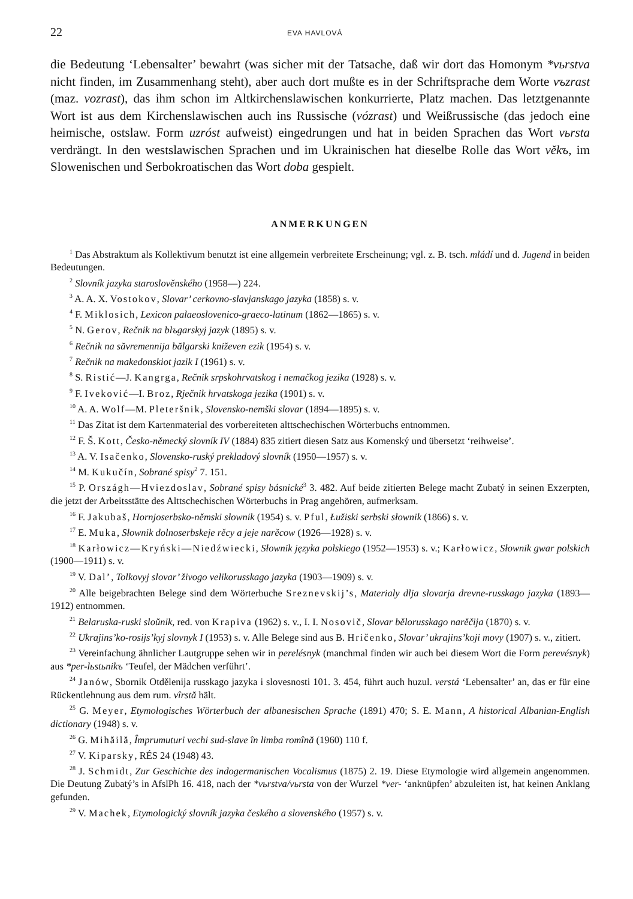22 EVA HAVLOVÁ
die Bedeutung ‘Lebensalter’ bewahrt (was sicher mit der Tatsache, daß wir dort das Homonym *vьrstva nicht finden, im Zusammenhang steht), aber auch dort mußte es in der Schriftsprache dem Worte vъzrast (maz. vozrast), das ihm schon im Altkirchenslawischen konkurrierte, Platz machen. Das letztgenannte Wort ist aus dem Kirchenslawischen auch ins Russische (vózrast) und Weißrussische (das jedoch eine heimische, ostslaw. Form uzróst aufweist) eingedrungen und hat in beiden Sprachen das Wort vьrsta verdrängt. In den westslawischen Sprachen und im Ukrainischen hat dieselbe Rolle das Wort věkъ, im Slowenischen und Serbokroatischen das Wort doba gespielt.
ANMERKUNGEN
<sup>1</sup> Das Abstraktum als Kollektivum benutzt ist eine allgemein verbreitete Erscheinung; vgl. z. B. tsch. mládí und d. Jugend in beiden Bedeutungen.
<sup>2</sup> Slovník jazyka staroslověnského (1958—) 224.
<sup>3</sup> A. A. X. Vostokov, Slovar’ cerkovno-slavjanskago jazyka (1858) s. v.
<sup>4</sup> F. Miklosich, Lexicon palaeoslovenico-graeco-latinum (1862—1865) s. v.
<sup>5</sup> N. Gerov, Rečnik na blъgarskyj jazyk (1895) s. v.
<sup>6</sup> Rečnik na săvremennija bălgarski kniževen ezik (1954) s. v.
<sup>7</sup> Rečnik na makedonskiot jazik I (1961) s. v.
<sup>8</sup> S. Ristić—J. Kangrga, Rečnik srpskohrvatskog i nemačkog jezika (1928) s. v.
<sup>9</sup> F. Iveković—I. Broz, Rječnik hrvatskoga jezika (1901) s. v.
<sup>10</sup> A. A. Wolf—M. Pleteršnik, Slovensko-nemški slovar (1894—1895) s. v.
<sup>11</sup> Das Zitat ist dem Kartenmaterial des vorbereiteten alttschechischen Wörterbuchs entnommen.
<sup>12</sup> F. Š. Kott, Česko-německý slovník IV (1884) 835 zitiert diesen Satz aus Komenský und übersetzt ‘reihweise’.
<sup>13</sup> A. V. Isačenko, Slovensko-ruský prekladový slovník (1950—1957) s. v.
<sup>14</sup> M. Kukučín, Sobrané spisy<sup>2</sup> 7. 151.
<sup>15</sup> P. Országh—Hviezdoslav, Sobrané spisy básnické<sup>3</sup> 3. 482. Auf beide zitierten Belege macht Zubatý in seinen Exzerpten, die jetzt der Arbeitsstätte des Alttschechischen Wörterbuchs in Prag angehören, aufmerksam.
<sup>16</sup> F. Jakubaš, Hornjoserbsko-němski słownik (1954) s. v. Pful, Łužiski serbski słownik (1866) s. v.
<sup>17</sup> E. Muka, Słownik dolnoserbskeje rěcy a jeje narěcow (1926—1928) s. v.
<sup>18</sup> Karłowicz—Kryński—Niedźwiecki, Słownik języka polskiego (1952—1953) s. v.; Karłowicz, Słownik gwar polskich (1900—1911) s. v.
<sup>19</sup> V. Dal’, Tolkovyj slovar’ živogo velikorusskago jazyka (1903—1909) s. v.
<sup>20</sup> Alle beigebrachten Belege sind dem Wörterbuche Sreznevskij’s, Materialy dlja slovarja drevne-russkago jazyka (1893—1912) entnommen.
<sup>21</sup> Belaruska-ruski sloŭnik, red. von Krapiva (1962) s. v., I. I. Nosovič, Slovar bělorusskago narěčija (1870) s. v.
<sup>22</sup> Ukrajins’ko-rosijs’kyj slovnyk I (1953) s. v. Alle Belege sind aus B. Hričenko, Slovar’ ukrajins’koji movy (1907) s. v., zitiert.
<sup>23</sup> Vereinfachung ähnlicher Lautgruppe sehen wir in perelésnyk (manchmal finden wir auch bei diesem Wort die Form perevésnyk) aus *per-lьstьnikъ ‘Teufel, der Mädchen verführt’.
<sup>24</sup> Janów, Sbornik Otdělenija russkago jazyka i slovesnosti 101. 3. 454, führt auch huzul. verstá ‘Lebensalter’ an, das er für eine Rückentlehnung aus dem rum. vîrstă hält.
<sup>25</sup> G. Meyer, Etymologisches Wörterbuch der albanesischen Sprache (1891) 470; S. E. Mann, A historical Albanian-English dictionary (1948) s. v.
<sup>26</sup> G. Mihăilă, Împrumuturi vechi sud-slave în limba romînă (1960) 110 f.
<sup>27</sup> V. Kiparsky, RÉS 24 (1948) 43.
<sup>28</sup> J. Schmidt, Zur Geschichte des indogermanischen Vocalismus (1875) 2. 19. Diese Etymologie wird allgemein angenommen. Die Deutung Zubatý’s in AfslPh 16. 418, nach der *vьrstva/vьrsta von der Wurzel *ver- ‘anknüpfen’ abzuleiten ist, hat keinen Anklang gefunden.
<sup>29</sup> V. Machek, Etymologický slovník jazyka českého a slovenského (1957) s. v.